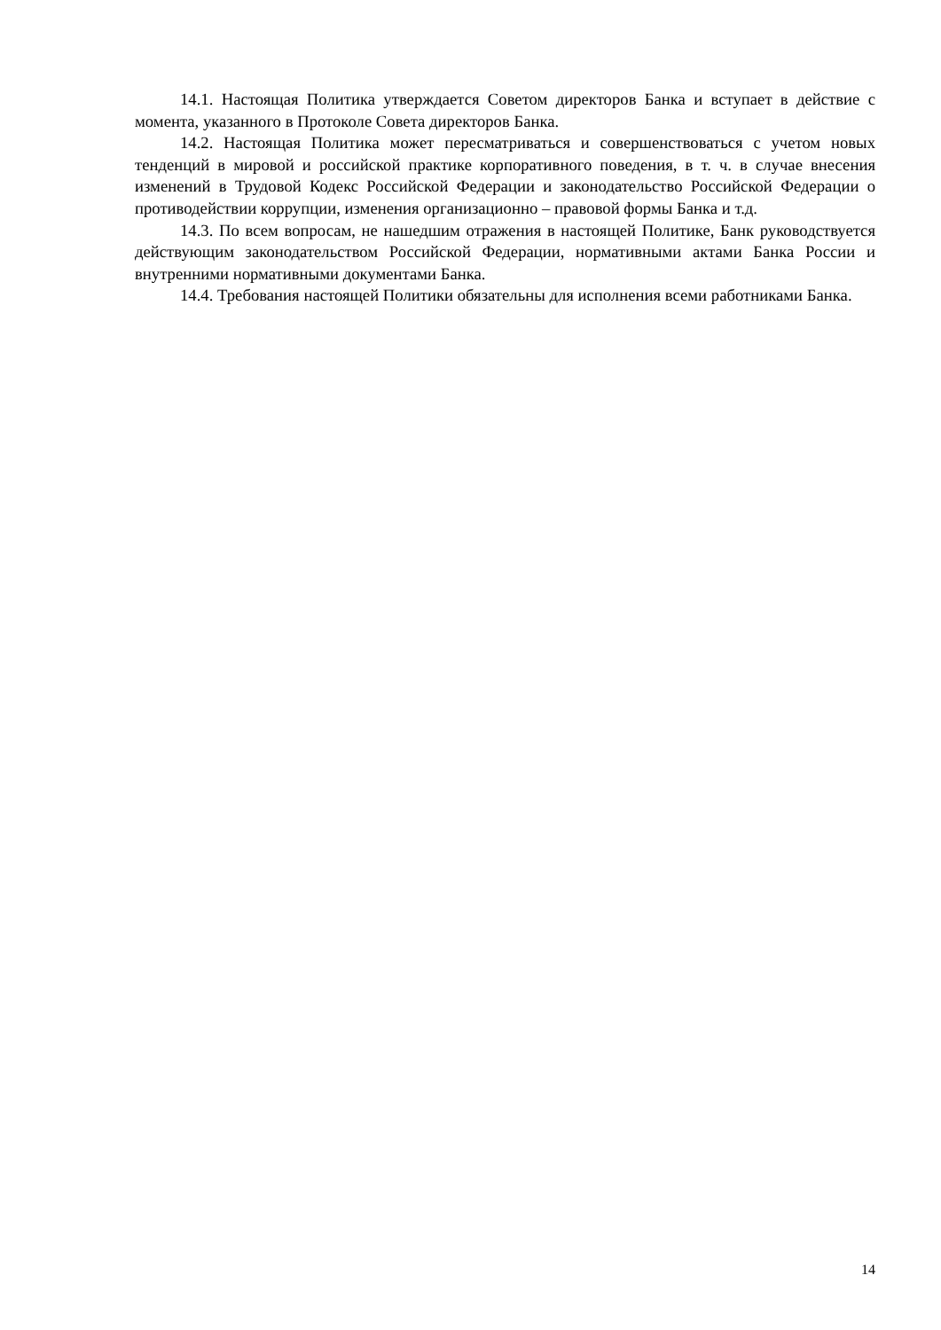14.1. Настоящая Политика утверждается Советом директоров Банка и вступает в действие с момента, указанного в Протоколе Совета директоров Банка.
14.2. Настоящая Политика может пересматриваться и совершенствоваться с учетом новых тенденций в мировой и российской практике корпоративного поведения, в т. ч. в случае внесения изменений в Трудовой Кодекс Российской Федерации и законодательство Российской Федерации о противодействии коррупции, изменения организационно – правовой формы Банка и т.д.
14.3. По всем вопросам, не нашедшим отражения в настоящей Политике, Банк руководствуется действующим законодательством Российской Федерации, нормативными актами Банка России и внутренними нормативными документами Банка.
14.4. Требования настоящей Политики обязательны для исполнения всеми работниками Банка.
14